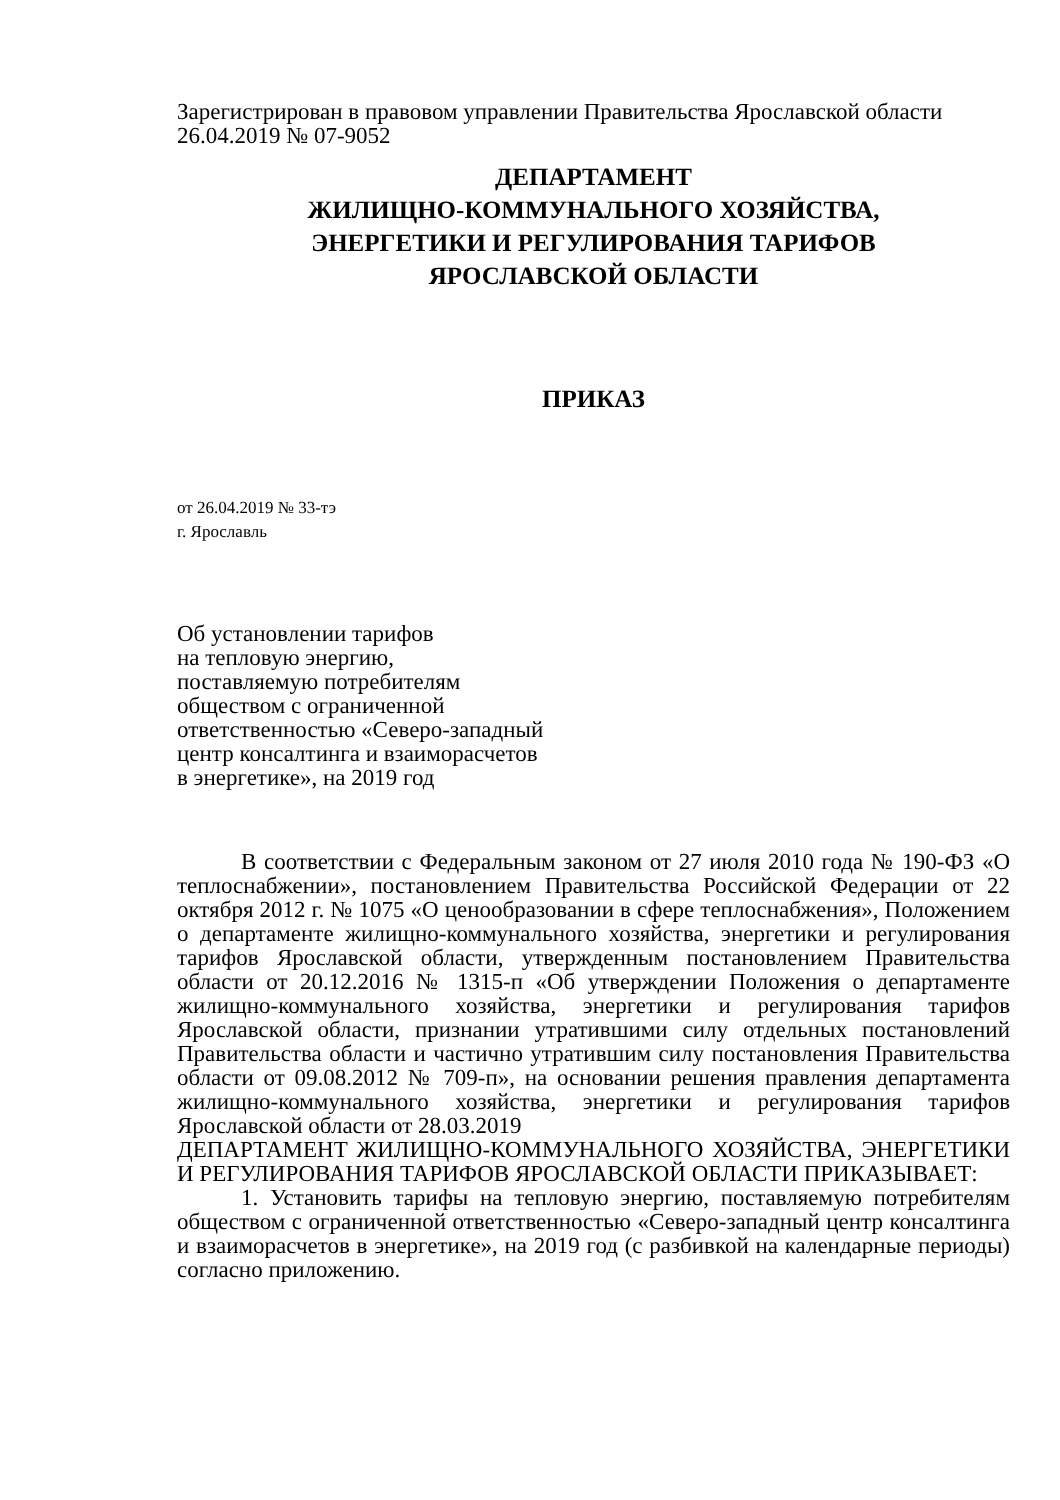Зарегистрирован в правовом управлении Правительства Ярославской области
26.04.2019 № 07-9052
ДЕПАРТАМЕНТ
ЖИЛИЩНО-КОММУНАЛЬНОГО ХОЗЯЙСТВА,
ЭНЕРГЕТИКИ И РЕГУЛИРОВАНИЯ ТАРИФОВ
ЯРОСЛАВСКОЙ ОБЛАСТИ
ПРИКАЗ
от 26.04.2019 № 33-тэ
г. Ярославль
Об установлении тарифов
на тепловую энергию,
поставляемую потребителям
обществом с ограниченной
ответственностью «Северо-западный
центр консалтинга и взаиморасчетов
в энергетике», на 2019 год
В соответствии с Федеральным законом от 27 июля 2010 года № 190-ФЗ «О теплоснабжении», постановлением Правительства Российской Федерации от 22 октября 2012 г. № 1075 «О ценообразовании в сфере теплоснабжения», Положением о департаменте жилищно-коммунального хозяйства, энергетики и регулирования тарифов Ярославской области, утвержденным постановлением Правительства области от 20.12.2016 № 1315-п «Об утверждении Положения о департаменте жилищно-коммунального хозяйства, энергетики и регулирования тарифов Ярославской области, признании утратившими силу отдельных постановлений Правительства области и частично утратившим силу постановления Правительства области от 09.08.2012 № 709-п», на основании решения правления департамента жилищно-коммунального хозяйства, энергетики и регулирования тарифов Ярославской области от 28.03.2019
ДЕПАРТАМЕНТ ЖИЛИЩНО-КОММУНАЛЬНОГО ХОЗЯЙСТВА, ЭНЕРГЕТИКИ И РЕГУЛИРОВАНИЯ ТАРИФОВ ЯРОСЛАВСКОЙ ОБЛАСТИ ПРИКАЗЫВАЕТ:
1. Установить тарифы на тепловую энергию, поставляемую потребителям обществом с ограниченной ответственностью «Северо-западный центр консалтинга и взаиморасчетов в энергетике», на 2019 год (с разбивкой на календарные периоды) согласно приложению.